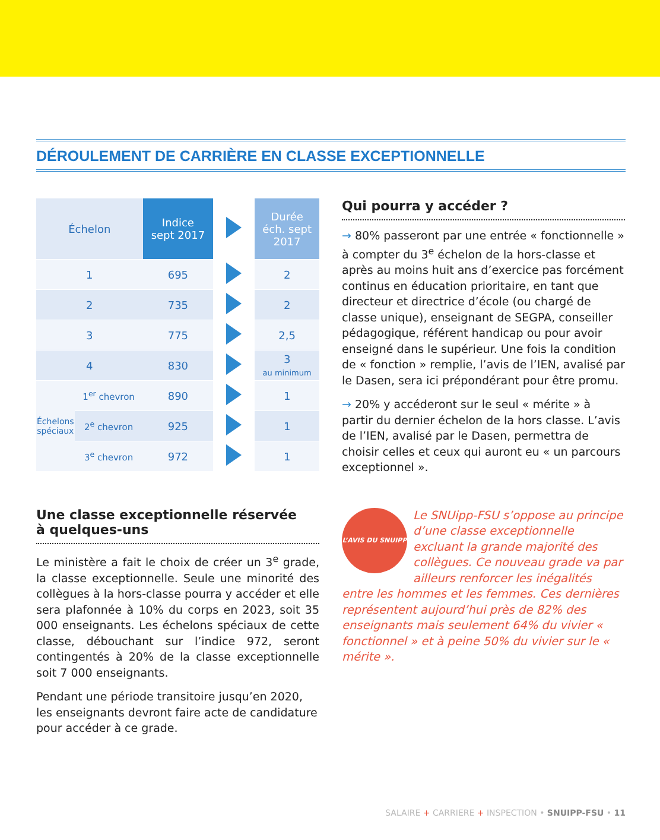DÉROULEMENT DE CARRIÈRE EN CLASSE EXCEPTIONNELLE
| Échelon | | Indice sept 2017 | | Durée éch. sept 2017 |
| 1 | | 695 | | 2 |
| 2 | | 735 | | 2 |
| 3 | | 775 | | 2,5 |
| 4 | | 830 | | 3 au minimum |
| Échelons spéciaux | 1<sup>er</sup> chevron | 890 | | 1 |
| | 2<sup>e</sup> chevron | 925 | | 1 |
| | 3<sup>e</sup> chevron | 972 | | 1 |
Une classe exceptionnelle réservée
à quelques-uns
Le ministère a fait le choix de créer un 3<sup>e</sup> grade, la classe exceptionnelle. Seule une minorité des collègues à la hors-classe pourra y accéder et elle sera plafonnée à 10% du corps en 2023, soit 35 000 enseignants. Les échelons spéciaux de cette classe, débouchant sur l’indice 972, seront contingentés à 20% de la classe exceptionnelle soit 7 000 enseignants.
Pendant une période transitoire jusqu’en 2020, les enseignants devront faire acte de candidature pour accéder à ce grade.
Qui pourra y accéder ?
→ 80% passeront par une entrée « fonctionnelle » à compter du 3<sup>e</sup> échelon de la hors-classe et après au moins huit ans d’exercice pas forcément continus en éducation prioritaire, en tant que directeur et directrice d’école (ou chargé de classe unique), enseignant de SEGPA, conseiller pédagogique, référent handicap ou pour avoir enseigné dans le supérieur. Une fois la condition de « fonction » remplie, l’avis de l’IEN, avalisé par le Dasen, sera ici prépondérant pour être promu.
→ 20% y accéderont sur le seul « mérite » à partir du dernier échelon de la hors classe. L’avis de l’IEN, avalisé par le Dasen, permettra de choisir celles et ceux qui auront eu « un parcours exceptionnel ».
L’AVIS DU SNUIPP
Le SNUipp-FSU s’oppose au principe d’une classe exceptionnelle excluant la grande majorité des collègues. Ce nouveau grade va par ailleurs renforcer les inégalités entre les hommes et les femmes. Ces dernières représentent aujourd’hui près de 82% des enseignants mais seulement 64% du vivier « fonctionnel » et à peine 50% du vivier sur le « mérite ».
SALAIRE + CARRIERE + INSPECTION • SNUIPP-FSU • 11